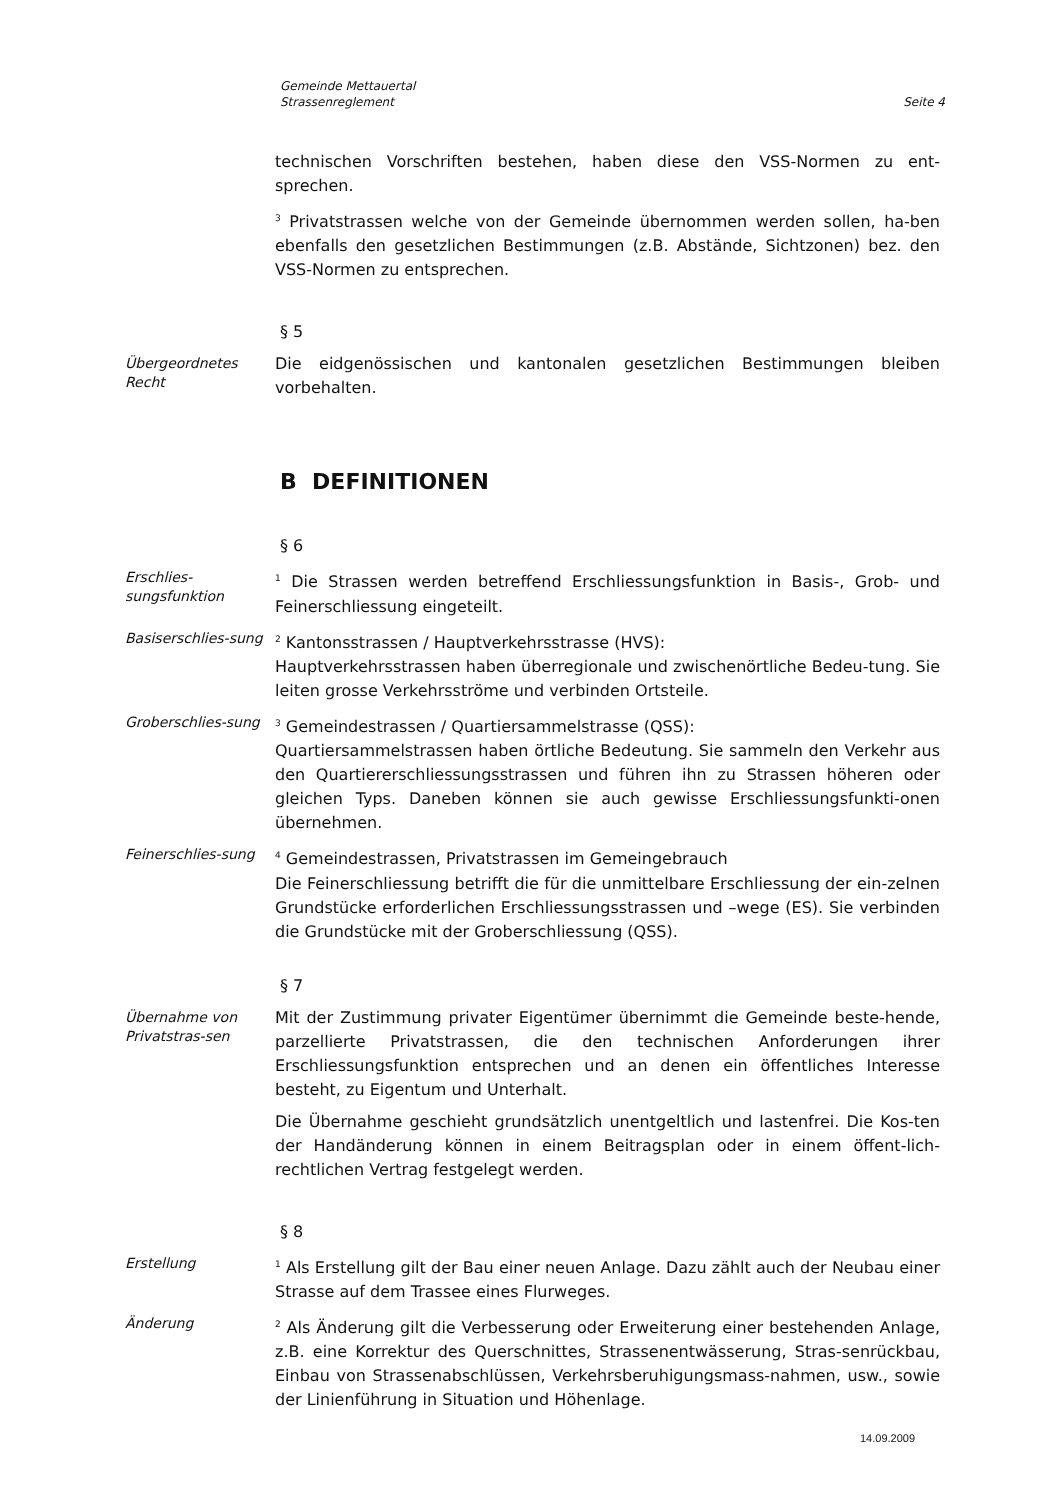Gemeinde Mettauertal
Strassenreglement
Seite 4
technischen Vorschriften bestehen, haben diese den VSS-Normen zu ent-sprechen.
<sup>3</sup> Privatstrassen welche von der Gemeinde übernommen werden sollen, ha-ben ebenfalls den gesetzlichen Bestimmungen (z.B. Abstände, Sichtzonen) bez. den VSS-Normen zu entsprechen.
§ 5
Übergeordnetes Recht
Die eidgenössischen und kantonalen gesetzlichen Bestimmungen bleiben vorbehalten.
B DEFINITIONEN
§ 6
Erschlies-sungsfunktion
<sup>1</sup> Die Strassen werden betreffend Erschliessungsfunktion in Basis-, Grob- und Feinerschliessung eingeteilt.
Basiserschlies-sung
<sup>2</sup> Kantonsstrassen / Hauptverkehrsstrasse (HVS):
Hauptverkehrsstrassen haben überregionale und zwischenörtliche Bedeu-tung. Sie leiten grosse Verkehrsströme und verbinden Ortsteile.
Groberschlies-sung
<sup>3</sup> Gemeindestrassen / Quartiersammelstrasse (QSS):
Quartiersammelstrassen haben örtliche Bedeutung. Sie sammeln den Verkehr aus den Quartiererschliessungsstrassen und führen ihn zu Strassen höheren oder gleichen Typs. Daneben können sie auch gewisse Erschliessungsfunkti-onen übernehmen.
Feinerschlies-sung
<sup>4</sup> Gemeindestrassen, Privatstrassen im Gemeingebrauch
Die Feinerschliessung betrifft die für die unmittelbare Erschliessung der ein-zelnen Grundstücke erforderlichen Erschliessungsstrassen und –wege (ES). Sie verbinden die Grundstücke mit der Groberschliessung (QSS).
§ 7
Übernahme von Privatstras-sen
Mit der Zustimmung privater Eigentümer übernimmt die Gemeinde beste-hende, parzellierte Privatstrassen, die den technischen Anforderungen ihrer Erschliessungsfunktion entsprechen und an denen ein öffentliches Interesse besteht, zu Eigentum und Unterhalt.
Die Übernahme geschieht grundsätzlich unentgeltlich und lastenfrei. Die Kos-ten der Handänderung können in einem Beitragsplan oder in einem öffent-lich-rechtlichen Vertrag festgelegt werden.
§ 8
Erstellung
<sup>1</sup> Als Erstellung gilt der Bau einer neuen Anlage. Dazu zählt auch der Neubau einer Strasse auf dem Trassee eines Flurweges.
Änderung
<sup>2</sup> Als Änderung gilt die Verbesserung oder Erweiterung einer bestehenden Anlage, z.B. eine Korrektur des Querschnittes, Strassenentwässerung, Stras-senrückbau, Einbau von Strassenabschlüssen, Verkehrsberuhigungsmass-nahmen, usw., sowie der Linienführung in Situation und Höhenlage.
14.09.2009